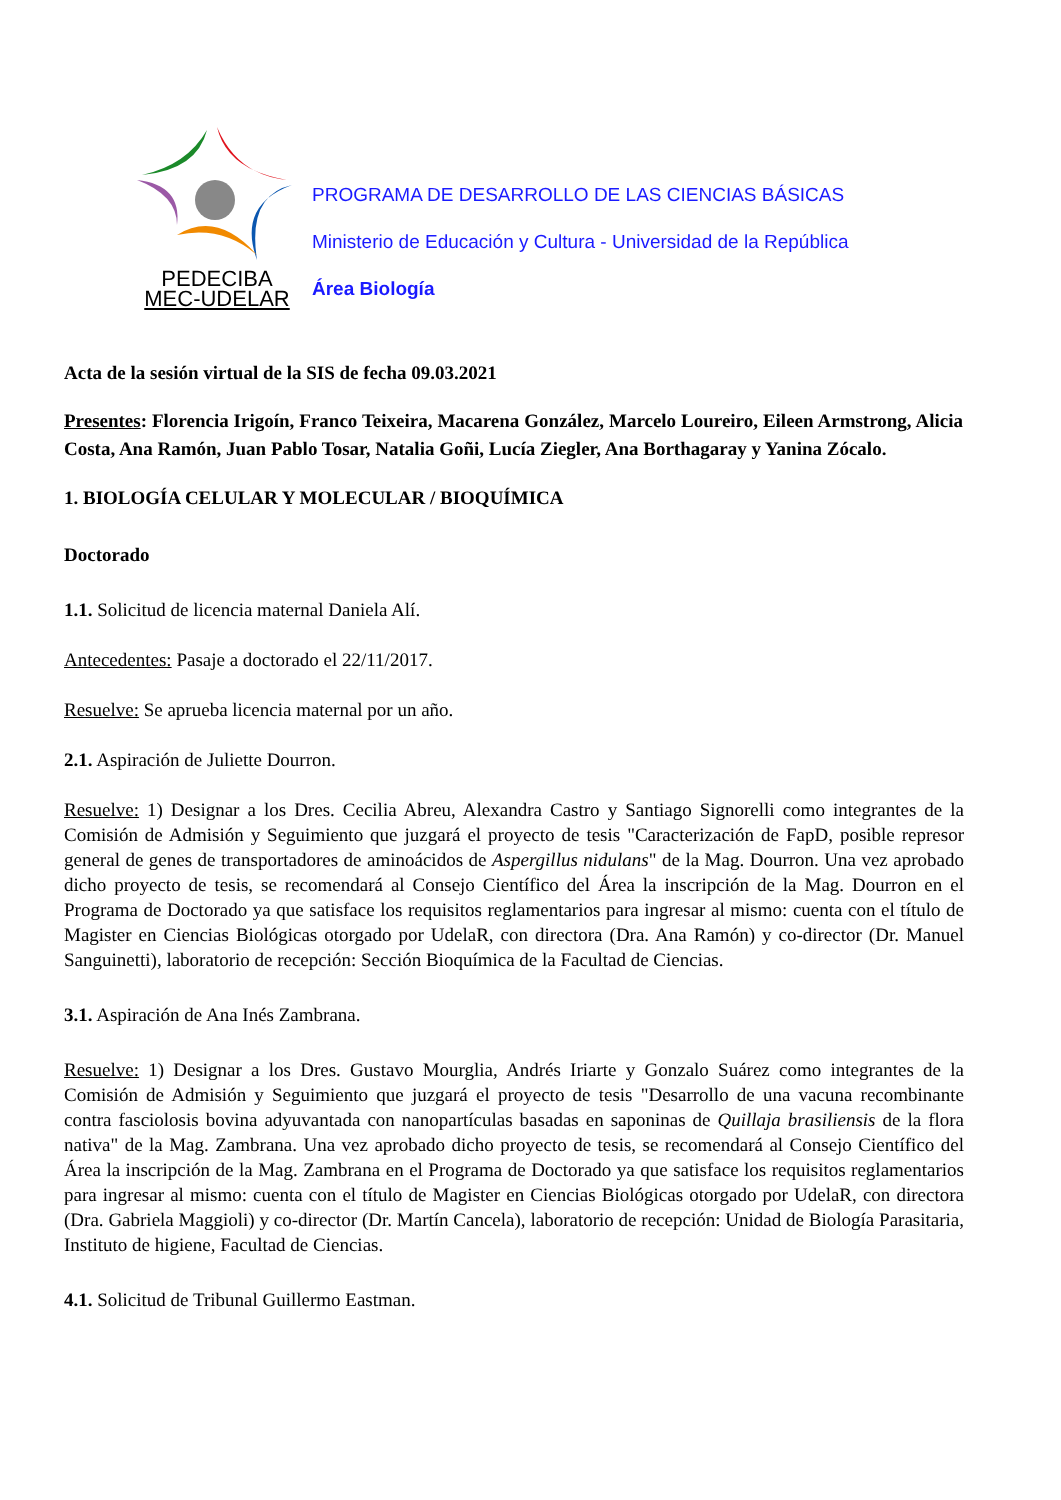PEDECIBA
MEC-UDELAR
PROGRAMA DE DESARROLLO DE LAS CIENCIAS BÁSICAS
Ministerio de Educación y Cultura - Universidad de la República
Área Biología
Acta de la sesión virtual de la SIS de fecha 09.03.2021
Presentes: Florencia Irigoín, Franco Teixeira, Macarena González, Marcelo Loureiro, Eileen Armstrong, Alicia Costa, Ana Ramón, Juan Pablo Tosar, Natalia Goñi, Lucía Ziegler, Ana Borthagaray y Yanina Zócalo.
1. BIOLOGÍA CELULAR Y MOLECULAR / BIOQUÍMICA
Doctorado
1.1. Solicitud de licencia maternal Daniela Alí.
Antecedentes: Pasaje a doctorado el 22/11/2017.
Resuelve: Se aprueba licencia maternal por un año.
2.1. Aspiración de Juliette Dourron.
Resuelve: 1) Designar a los Dres. Cecilia Abreu, Alexandra Castro y Santiago Signorelli como integrantes de la Comisión de Admisión y Seguimiento que juzgará el proyecto de tesis "Caracterización de FapD, posible represor general de genes de transportadores de aminoácidos de Aspergillus nidulans" de la Mag. Dourron. Una vez aprobado dicho proyecto de tesis, se recomendará al Consejo Científico del Área la inscripción de la Mag. Dourron en el Programa de Doctorado ya que satisface los requisitos reglamentarios para ingresar al mismo: cuenta con el título de Magister en Ciencias Biológicas otorgado por UdelaR, con directora (Dra. Ana Ramón) y co-director (Dr. Manuel Sanguinetti), laboratorio de recepción: Sección Bioquímica de la Facultad de Ciencias.
3.1. Aspiración de Ana Inés Zambrana.
Resuelve: 1) Designar a los Dres. Gustavo Mourglia, Andrés Iriarte y Gonzalo Suárez como integrantes de la Comisión de Admisión y Seguimiento que juzgará el proyecto de tesis "Desarrollo de una vacuna recombinante contra fasciolosis bovina adyuvantada con nanopartículas basadas en saponinas de Quillaja brasiliensis de la flora nativa" de la Mag. Zambrana. Una vez aprobado dicho proyecto de tesis, se recomendará al Consejo Científico del Área la inscripción de la Mag. Zambrana en el Programa de Doctorado ya que satisface los requisitos reglamentarios para ingresar al mismo: cuenta con el título de Magister en Ciencias Biológicas otorgado por UdelaR, con directora (Dra. Gabriela Maggioli) y co-director (Dr. Martín Cancela), laboratorio de recepción: Unidad de Biología Parasitaria, Instituto de higiene, Facultad de Ciencias.
4.1. Solicitud de Tribunal Guillermo Eastman.